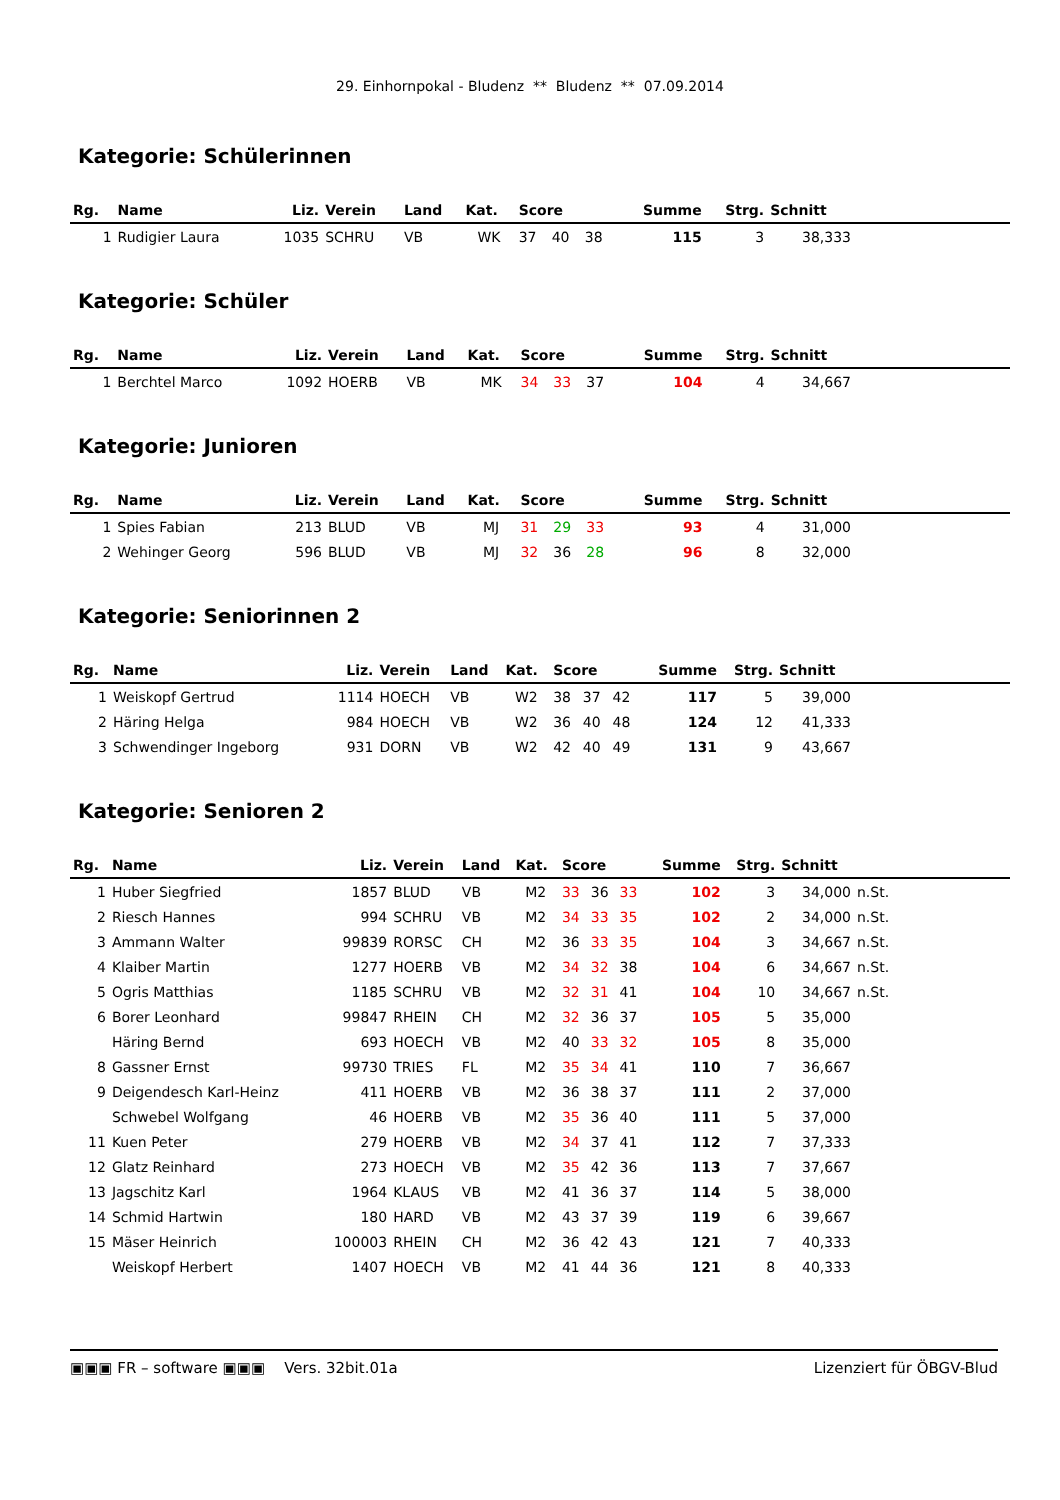29. Einhornpokal - Bludenz ** Bludenz ** 07.09.2014
Kategorie: Schülerinnen
| Rg. | Name | Liz. | Verein | Land | Kat. | Score | | | Summe | Strg. | Schnitt | |
| --- | --- | --- | --- | --- | --- | --- | --- | --- | --- | --- | --- | --- |
| 1 | Rudigier Laura | 1035 | SCHRU | VB | WK | 37 | 40 | 38 | 115 | 3 | 38,333 | |
Kategorie: Schüler
| Rg. | Name | Liz. | Verein | Land | Kat. | Score | | | Summe | Strg. | Schnitt | |
| --- | --- | --- | --- | --- | --- | --- | --- | --- | --- | --- | --- | --- |
| 1 | Berchtel Marco | 1092 | HOERB | VB | MK | 34 | 33 | 37 | 104 | 4 | 34,667 | |
Kategorie: Junioren
| Rg. | Name | Liz. | Verein | Land | Kat. | Score | | | Summe | Strg. | Schnitt | |
| --- | --- | --- | --- | --- | --- | --- | --- | --- | --- | --- | --- | --- |
| 1 | Spies Fabian | 213 | BLUD | VB | MJ | 31 | 29 | 33 | 93 | 4 | 31,000 | |
| 2 | Wehinger Georg | 596 | BLUD | VB | MJ | 32 | 36 | 28 | 96 | 8 | 32,000 | |
Kategorie: Seniorinnen 2
| Rg. | Name | Liz. | Verein | Land | Kat. | Score | | | Summe | Strg. | Schnitt | |
| --- | --- | --- | --- | --- | --- | --- | --- | --- | --- | --- | --- | --- |
| 1 | Weiskopf Gertrud | 1114 | HOECH | VB | W2 | 38 | 37 | 42 | 117 | 5 | 39,000 | |
| 2 | Häring Helga | 984 | HOECH | VB | W2 | 36 | 40 | 48 | 124 | 12 | 41,333 | |
| 3 | Schwendinger Ingeborg | 931 | DORN | VB | W2 | 42 | 40 | 49 | 131 | 9 | 43,667 | |
Kategorie: Senioren 2
| Rg. | Name | Liz. | Verein | Land | Kat. | Score | | | Summe | Strg. | Schnitt | |
| --- | --- | --- | --- | --- | --- | --- | --- | --- | --- | --- | --- | --- |
| 1 | Huber Siegfried | 1857 | BLUD | VB | M2 | 33 | 36 | 33 | 102 | 3 | 34,000 | n.St. |
| 2 | Riesch Hannes | 994 | SCHRU | VB | M2 | 34 | 33 | 35 | 102 | 2 | 34,000 | n.St. |
| 3 | Ammann Walter | 99839 | RORSC | CH | M2 | 36 | 33 | 35 | 104 | 3 | 34,667 | n.St. |
| 4 | Klaiber Martin | 1277 | HOERB | VB | M2 | 34 | 32 | 38 | 104 | 6 | 34,667 | n.St. |
| 5 | Ogris Matthias | 1185 | SCHRU | VB | M2 | 32 | 31 | 41 | 104 | 10 | 34,667 | n.St. |
| 6 | Borer Leonhard | 99847 | RHEIN | CH | M2 | 32 | 36 | 37 | 105 | 5 | 35,000 | |
| | Häring Bernd | 693 | HOECH | VB | M2 | 40 | 33 | 32 | 105 | 8 | 35,000 | |
| 8 | Gassner Ernst | 99730 | TRIES | FL | M2 | 35 | 34 | 41 | 110 | 7 | 36,667 | |
| 9 | Deigendesch Karl-Heinz | 411 | HOERB | VB | M2 | 36 | 38 | 37 | 111 | 2 | 37,000 | |
| | Schwebel Wolfgang | 46 | HOERB | VB | M2 | 35 | 36 | 40 | 111 | 5 | 37,000 | |
| 11 | Kuen Peter | 279 | HOERB | VB | M2 | 34 | 37 | 41 | 112 | 7 | 37,333 | |
| 12 | Glatz Reinhard | 273 | HOECH | VB | M2 | 35 | 42 | 36 | 113 | 7 | 37,667 | |
| 13 | Jagschitz Karl | 1964 | KLAUS | VB | M2 | 41 | 36 | 37 | 114 | 5 | 38,000 | |
| 14 | Schmid Hartwin | 180 | HARD | VB | M2 | 43 | 37 | 39 | 119 | 6 | 39,667 | |
| 15 | Mäser Heinrich | 100003 | RHEIN | CH | M2 | 36 | 42 | 43 | 121 | 7 | 40,333 | |
| | Weiskopf Herbert | 1407 | HOECH | VB | M2 | 41 | 44 | 36 | 121 | 8 | 40,333 | |
▣▣▣ FR – software ▣▣▣ Vers. 32bit.01a Lizenziert für ÖBGV-Blud